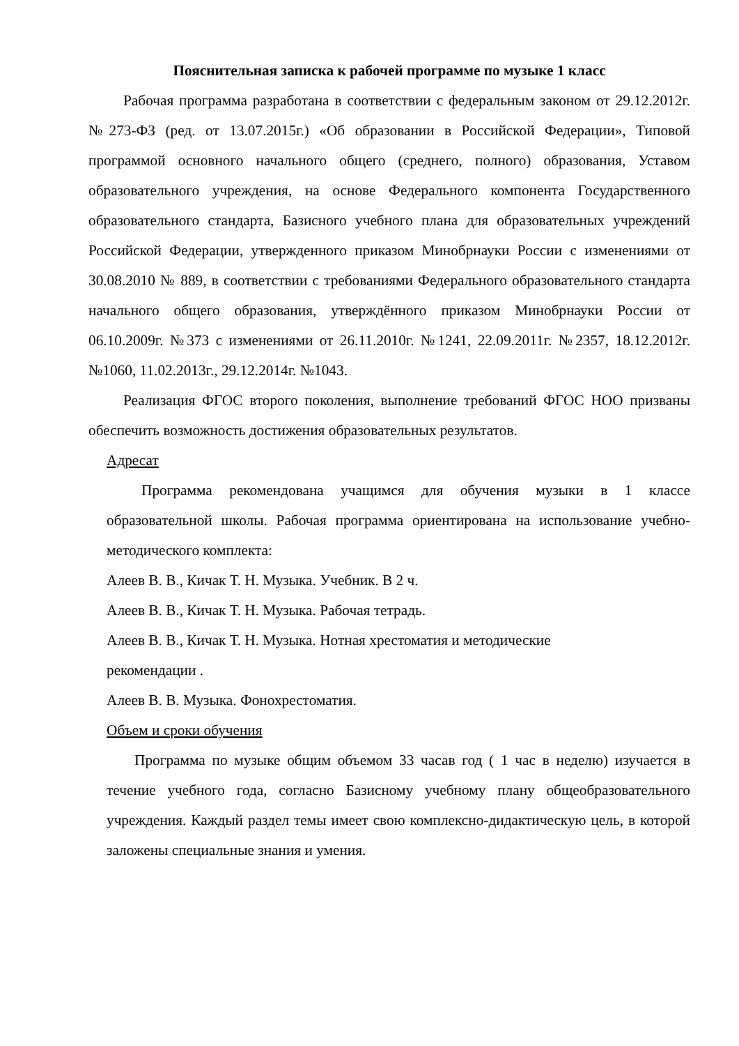Пояснительная записка к рабочей программе по музыке 1 класс
Рабочая программа разработана в соответствии с федеральным законом от 29.12.2012г. №273-ФЗ (ред. от 13.07.2015г.) «Об образовании в Российской Федерации», Типовой программой основного начального общего (среднего, полного) образования, Уставом образовательного учреждения, на основе Федерального компонента Государственного образовательного стандарта, Базисного учебного плана для образовательных учреждений Российской Федерации, утвержденного приказом Минобрнауки России с изменениями от 30.08.2010 № 889, в соответствии с требованиями Федерального образовательного стандарта начального общего образования, утверждённого приказом Минобрнауки России от 06.10.2009г. №373 с изменениями от 26.11.2010г. №1241, 22.09.2011г. №2357, 18.12.2012г. №1060, 11.02.2013г., 29.12.2014г. №1043.
Реализация ФГОС второго поколения, выполнение требований ФГОС НОО призваны обеспечить возможность достижения образовательных результатов.
Адресат
Программа рекомендована учащимся для обучения музыки в 1 классе образовательной школы. Рабочая программа ориентирована на использование учебно-методического комплекта:
Алеев В. В., Кичак Т. Н. Музыка. Учебник. В 2 ч.
Алеев В. В., Кичак Т. Н. Музыка. Рабочая тетрадь.
Алеев В. В., Кичак Т. Н. Музыка. Нотная хрестоматия и методические
рекомендации .
Алеев В. В. Музыка. Фонохрестоматия.
Объем и сроки обучения
Программа по музыке общим объемом 33 часав год ( 1 час в неделю) изучается в течение учебного года, согласно Базисному учебному плану общеобразовательного учреждения. Каждый раздел темы имеет свою комплексно-дидактическую цель, в которой заложены специальные знания и умения.